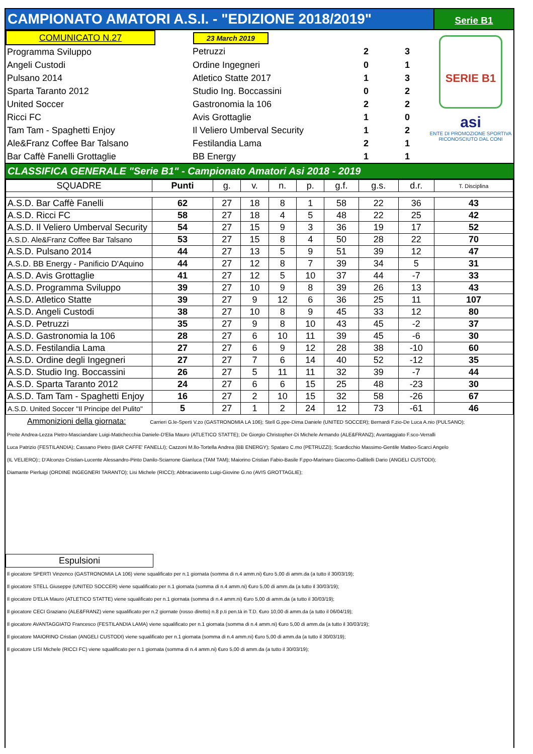CAMPIONATO AMATORI A.S.I. - "EDIZIONE 2018/2019"
Serie B1
| COMUNICATO N.27 | 23 March 2019 | | |
| Programma Sviluppo | Petruzzi | 2 | 3 |
| Angeli Custodi | Ordine Ingegneri | 0 | 1 |
| Pulsano 2014 | Atletico Statte 2017 | 1 | 3 |
| Sparta Taranto 2012 | Studio Ing. Boccassini | 0 | 2 |
| United Soccer | Gastronomia la 106 | 2 | 2 |
| Ricci FC | Avis Grottaglie | 1 | 0 |
| Tam Tam - Spaghetti Enjoy | Il Veliero Umberval Security | 1 | 2 |
| Ale&Franz Coffee Bar Talsano | Festilandia Lama | 2 | 1 |
| Bar Caffè Fanelli Grottaglie | BB Energy | 1 | 1 |
SERIE B1
asi
ENTE DI PROMOZIONE SPORTIVA
RICONOSCIUTO DAL CONI
CLASSIFICA GENERALE "Serie B1" - Campionato Amatori Asi 2018 - 2019
| SQUADRE | Punti | g. | v. | n. | p. | g.f. | g.s. | d.r. | T. Disciplina |
| --- | --- | --- | --- | --- | --- | --- | --- | --- | --- |
| A.S.D. Bar Caffè Fanelli | 62 | 27 | 18 | 8 | 1 | 58 | 22 | 36 | 43 |
| A.S.D. Ricci FC | 58 | 27 | 18 | 4 | 5 | 48 | 22 | 25 | 42 |
| A.S.D. Il Veliero Umberval Security | 54 | 27 | 15 | 9 | 3 | 36 | 19 | 17 | 52 |
| A.S.D. Ale&Franz Coffee Bar Talsano | 53 | 27 | 15 | 8 | 4 | 50 | 28 | 22 | 70 |
| A.S.D. Pulsano 2014 | 44 | 27 | 13 | 5 | 9 | 51 | 39 | 12 | 47 |
| A.S.D. BB Energy - Panificio D'Aquino | 44 | 27 | 12 | 8 | 7 | 39 | 34 | 5 | 31 |
| A.S.D. Avis Grottaglie | 41 | 27 | 12 | 5 | 10 | 37 | 44 | -7 | 33 |
| A.S.D. Programma Sviluppo | 39 | 27 | 10 | 9 | 8 | 39 | 26 | 13 | 43 |
| A.S.D. Atletico Statte | 39 | 27 | 9 | 12 | 6 | 36 | 25 | 11 | 107 |
| A.S.D. Angeli Custodi | 38 | 27 | 10 | 8 | 9 | 45 | 33 | 12 | 80 |
| A.S.D. Petruzzi | 35 | 27 | 9 | 8 | 10 | 43 | 45 | -2 | 37 |
| A.S.D. Gastronomia la 106 | 28 | 27 | 6 | 10 | 11 | 39 | 45 | -6 | 30 |
| A.S.D. Festilandia Lama | 27 | 27 | 6 | 9 | 12 | 28 | 38 | -10 | 60 |
| A.S.D. Ordine degli Ingegneri | 27 | 27 | 7 | 6 | 14 | 40 | 52 | -12 | 35 |
| A.S.D. Studio Ing. Boccassini | 26 | 27 | 5 | 11 | 11 | 32 | 39 | -7 | 44 |
| A.S.D. Sparta Taranto 2012 | 24 | 27 | 6 | 6 | 15 | 25 | 48 | -23 | 30 |
| A.S.D. Tam Tam - Spaghetti Enjoy | 16 | 27 | 2 | 10 | 15 | 32 | 58 | -26 | 67 |
| A.S.D. United Soccer "Il Principe del Pulito" | 5 | 27 | 1 | 2 | 24 | 12 | 73 | -61 | 46 |
Ammonizioni della giornata: Carrieri G.le-Sperti V.zo (GASTRONOMIA LA 106); Stell G.ppe-Dima Daniele (UNITED SOCCER); Bernardi F.zio-De Luca A.nio (PULSANO);
Preite Andrea-Lezza Pietro-Masciandare Luigi-Matichecchia Daniele-D'Elia Mauro (ATLETICO STATTE); De Giorgio Christopher-Di Michele Armando (ALE&FRANZ); Avantaggiato F.sco-Verralli
Luca Patrizio (FESTILANDIA); Cassano Pietro (BAR CAFFE' FANELLI); Cazzoni M.llo-Tortella Andrea (BB ENERGY); Spataro C.mo (PETRUZZI); Scardicchio Massimo-Gentile Matteo-Scarci Angelo
(IL VELIERO):; D'Alconzo Cristian-Lucente Alessandro-Pinto Danilo-Sciarrone Gianluca (TAM TAM); Maiorino Cristian Fabio-Basile F.ppo-Marinaro Giacomo-Gallitelli Dario (ANGELI CUSTODI);
Diamante Pierluigi (ORDINE INGEGNERI TARANTO); Lisi Michele (RICCI); Abbraciavento Luigi-Giovine G.no (AVIS GROTTAGLIE);
Espulsioni
Il giocatore SPERTI Vinzenco (GASTRONOMIA LA 106) viene squalificato per n.1 giornata (somma di n.4 amm.ni) €uro 5,00 di amm.da (a tutto il 30/03/19);
Il giocatore STELL Giuseppe (UNITED SOCCER) viene squalificato per n.1 giornata (somma di n.4 amm.ni) €uro 5,00 di amm.da (a tutto il 30/03/19);
Il giocatore D'ELIA Mauro (ATLETICO STATTE) viene squalificato per n.1 giornata (somma di n.4 amm.ni) €uro 5,00 di amm.da (a tutto il 30/03/19);
Il giocatore CECI Graziano (ALE&FRANZ) viene squalificato per n.2 giornate (rosso diretto) n.8 p.ti pen.tà in T.D. €uro 10,00 di amm.da (a tutto il 06/04/19);
Il giocatore AVANTAGGIATO Francesco (FESTILANDIA LAMA) viene squalificato per n.1 giornata (somma di n.4 amm.ni) €uro 5,00 di amm.da (a tutto il 30/03/19);
Il giocatore MAIORINO Cristian (ANGELI CUSTODI) viene squalificato per n.1 giornata (somma di n.4 amm.ni) €uro 5,00 di amm.da (a tutto il 30/03/19);
Il giocatore LISI Michele (RICCI FC) viene squalificato per n.1 giornata (somma di n.4 amm.ni) €uro 5,00 di amm.da (a tutto il 30/03/19);